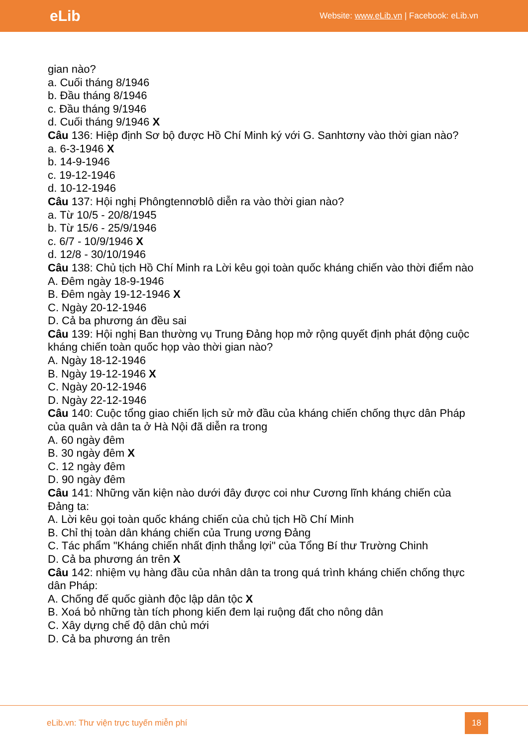eLib Website: www.eLib.vn | Facebook: eLib.vn
gian nào?
a. Cuối tháng 8/1946
b. Đầu tháng 8/1946
c. Đầu tháng 9/1946
d. Cuối tháng 9/1946 X
Câu 136: Hiệp định Sơ bộ được Hồ Chí Minh ký với G. Sanhtơny vào thời gian nào?
a. 6-3-1946 X
b. 14-9-1946
c. 19-12-1946
d. 10-12-1946
Câu 137: Hội nghị Phôngtennơblô diễn ra vào thời gian nào?
a. Từ 10/5 - 20/8/1945
b. Từ 15/6 - 25/9/1946
c. 6/7 - 10/9/1946 X
d. 12/8 - 30/10/1946
Câu 138: Chủ tịch Hồ Chí Minh ra Lời kêu gọi toàn quốc kháng chiến vào thời điểm nào
A. Đêm ngày 18-9-1946
B. Đêm ngày 19-12-1946 X
C. Ngày 20-12-1946
D. Cả ba phương án đều sai
Câu 139: Hội nghị Ban thường vụ Trung Đảng họp mở rộng quyết định phát động cuộc kháng chiến toàn quốc họp vào thời gian nào?
A. Ngày 18-12-1946
B. Ngày 19-12-1946 X
C. Ngày 20-12-1946
D. Ngày 22-12-1946
Câu 140: Cuộc tổng giao chiến lịch sử mở đầu của kháng chiến chống thực dân Pháp của quân và dân ta ở Hà Nội đã diễn ra trong
A. 60 ngày đêm
B. 30 ngày đêm X
C. 12 ngày đêm
D. 90 ngày đêm
Câu 141: Những văn kiện nào dưới đây được coi như Cương lĩnh kháng chiến của Đảng ta:
A. Lời kêu gọi toàn quốc kháng chiến của chủ tịch Hồ Chí Minh
B. Chỉ thị toàn dân kháng chiến của Trung ương Đảng
C. Tác phẩm "Kháng chiến nhất định thắng lợi" của Tổng Bí thư Trường Chinh
D. Cả ba phương án trên X
Câu 142: nhiệm vụ hàng đầu của nhân dân ta trong quá trình kháng chiến chống thực dân Pháp:
A. Chống đế quốc giành độc lập dân tộc X
B. Xoá bỏ những tàn tích phong kiến đem lại ruộng đất cho nông dân
C. Xây dựng chế độ dân chủ mới
D. Cả ba phương án trên
eLib.vn: Thư viện trực tuyến miễn phí 18